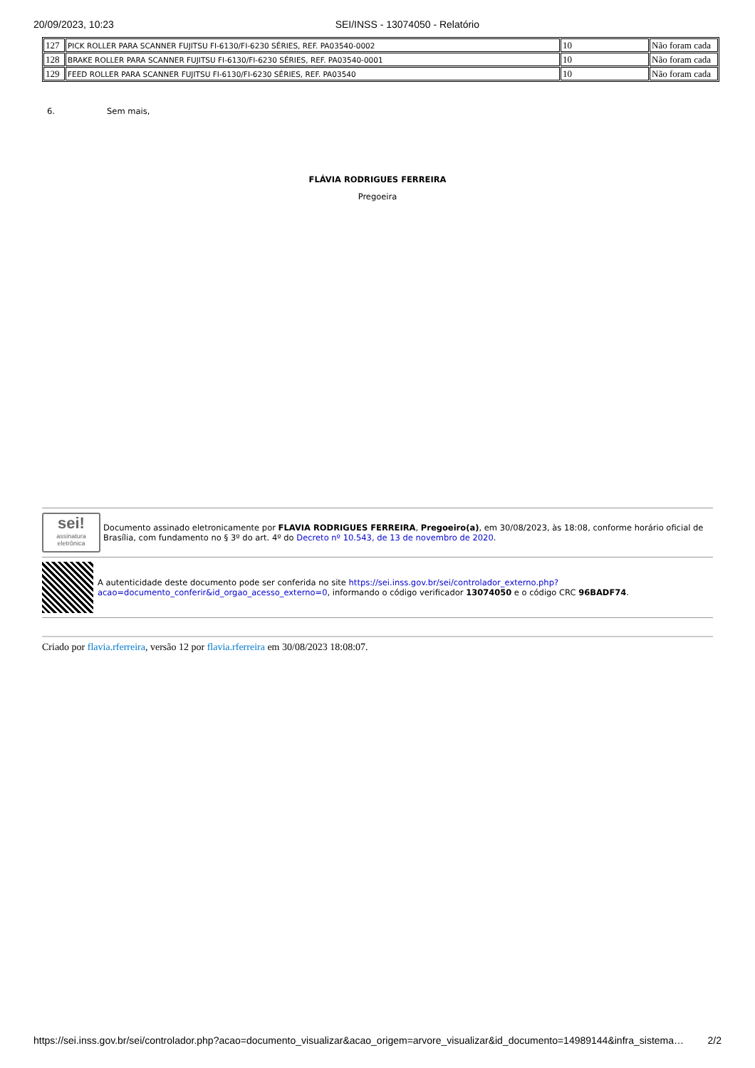20/09/2023, 10:23 SEI/INSS - 13074050 - Relatório
| 127 | PICK ROLLER PARA SCANNER FUJITSU FI-6130/FI-6230 SÉRIES, REF. PA03540-0002 | 10 | Não foram cada |
| 128 | BRAKE ROLLER PARA SCANNER FUJITSU FI-6130/FI-6230 SÉRIES, REF. PA03540-0001 | 10 | Não foram cada |
| 129 | FEED ROLLER PARA SCANNER FUJITSU FI-6130/FI-6230 SÉRIES, REF. PA03540 | 10 | Não foram cada |
6. Sem mais,
FLÁVIA RODRIGUES FERREIRA
Pregoeira
sei!
assinatura eletrônica
Documento assinado eletronicamente por FLAVIA RODRIGUES FERREIRA, Pregoeiro(a), em 30/08/2023, às 18:08, conforme horário oficial de Brasília, com fundamento no § 3º do art. 4º do Decreto nº 10.543, de 13 de novembro de 2020.
A autenticidade deste documento pode ser conferida no site https://sei.inss.gov.br/sei/controlador_externo.php?acao=documento_conferir&id_orgao_acesso_externo=0, informando o código verificador 13074050 e o código CRC 96BADF74.
Criado por flavia.rferreira, versão 12 por flavia.rferreira em 30/08/2023 18:08:07.
https://sei.inss.gov.br/sei/controlador.php?acao=documento_visualizar&acao_origem=arvore_visualizar&id_documento=14989144&infra_sistema… 2/2